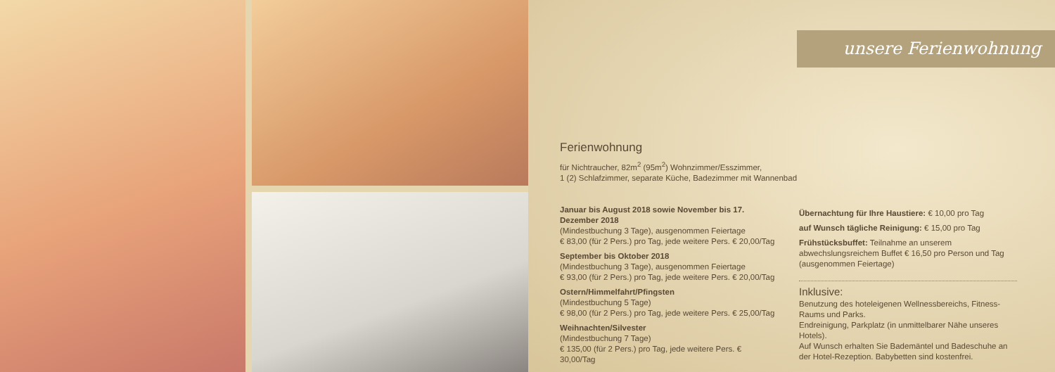unsere Ferienwohnung
Ferienwohnung
für Nichtraucher, 82m<sup>2</sup> (95m<sup>2</sup>) Wohnzimmer/Esszimmer,
1 (2) Schlafzimmer, separate Küche, Badezimmer mit Wannenbad
Januar bis August 2018 sowie November bis 17. Dezember 2018
(Mindestbuchung 3 Tage), ausgenommen Feiertage
€ 83,00 (für 2 Pers.) pro Tag, jede weitere Pers. € 20,00/Tag
September bis Oktober 2018
(Mindestbuchung 3 Tage), ausgenommen Feiertage
€ 93,00 (für 2 Pers.) pro Tag, jede weitere Pers. € 20,00/Tag
Ostern/Himmelfahrt/Pfingsten
(Mindestbuchung 5 Tage)
€ 98,00 (für 2 Pers.) pro Tag, jede weitere Pers. € 25,00/Tag
Weihnachten/Silvester
(Mindestbuchung 7 Tage)
€ 135,00 (für 2 Pers.) pro Tag, jede weitere Pers. € 30,00/Tag
Übernachtung für Ihre Haustiere: € 10,00 pro Tag
auf Wunsch tägliche Reinigung: € 15,00 pro Tag
Frühstücksbuffet: Teilnahme an unserem abwechslungsreichem Buffet € 16,50 pro Person und Tag (ausgenommen Feiertage)
Inklusive:
Benutzung des hoteleigenen Wellnessbereichs, Fitness-Raums und Parks.
Endreinigung, Parkplatz (in unmittelbarer Nähe unseres Hotels).
Auf Wunsch erhalten Sie Bademäntel und Badeschuhe an der Hotel-Rezeption. Babybetten sind kostenfrei.